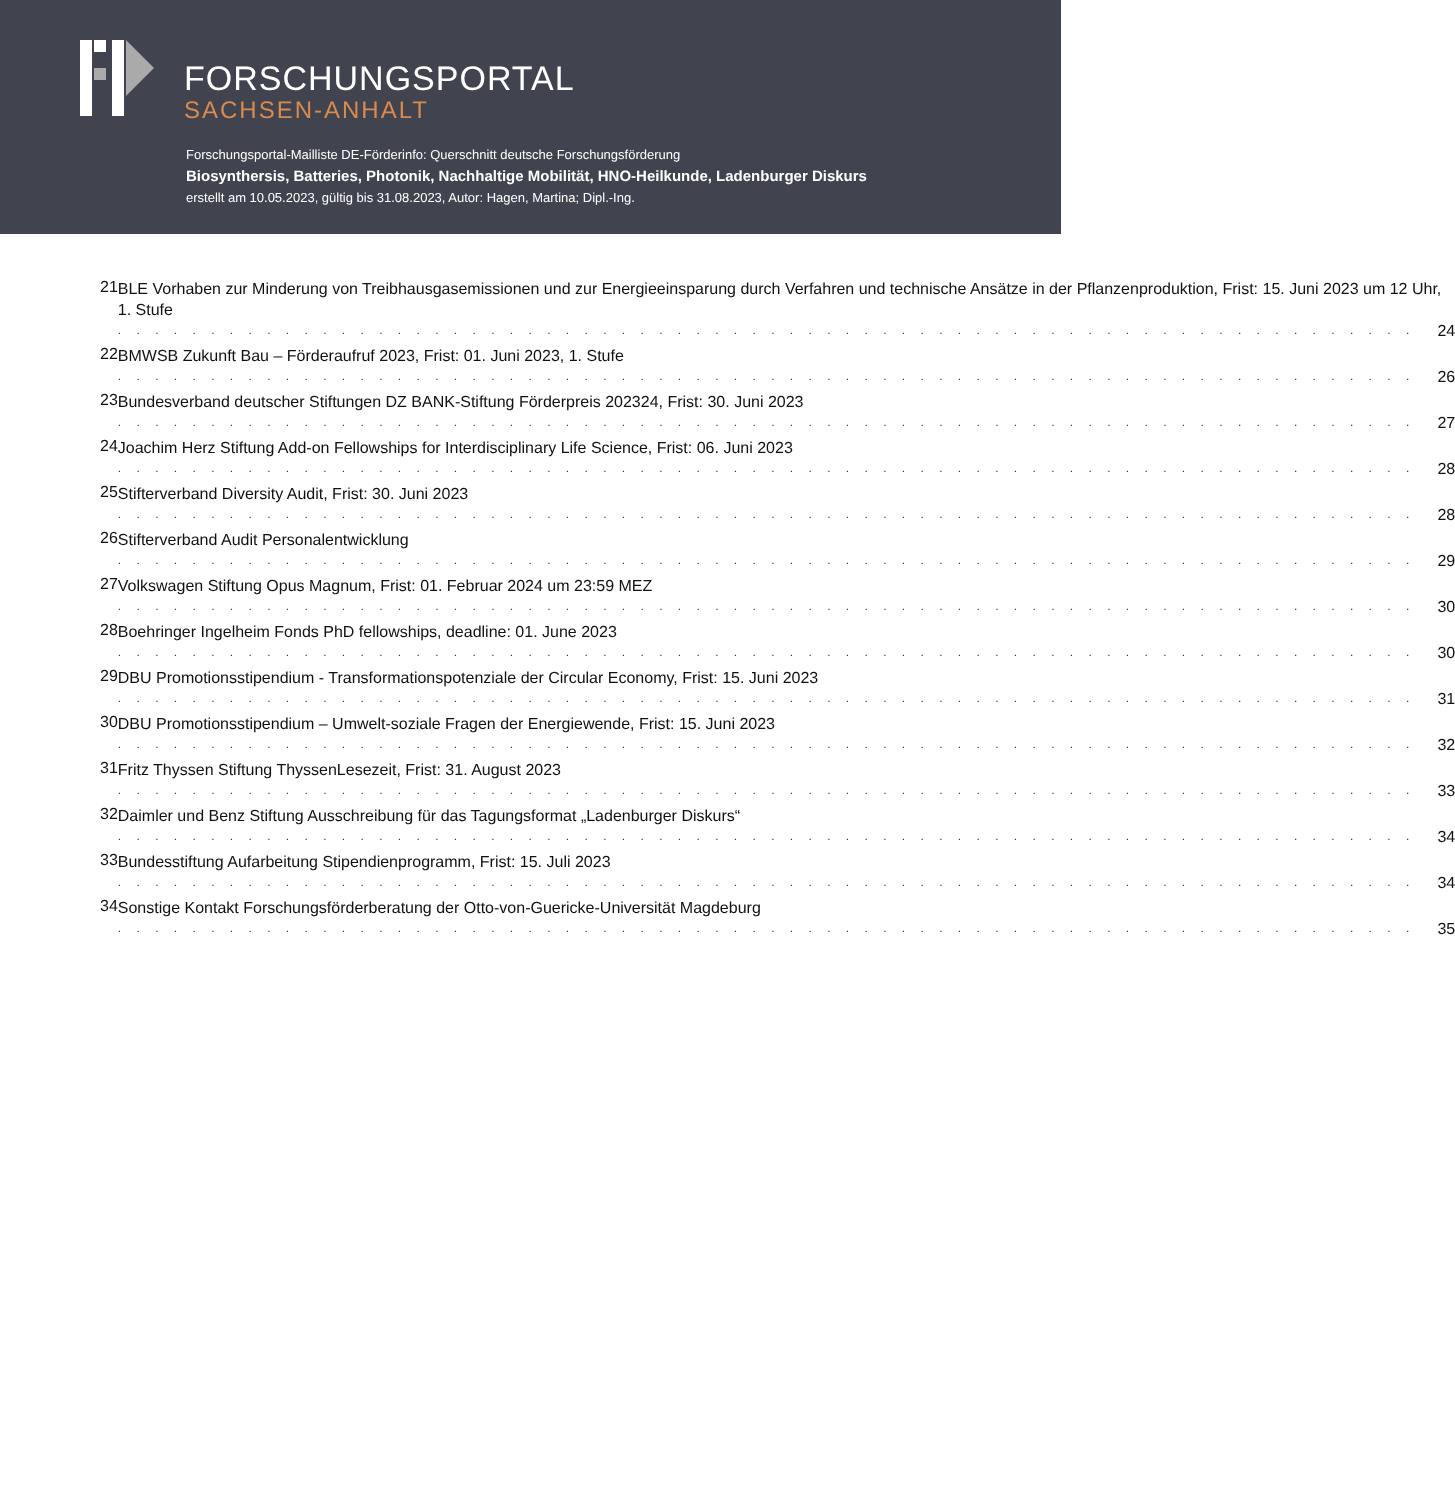FORSCHUNGSPORTAL
SACHSEN-ANHALT
Forschungsportal-Mailliste DE-Förderinfo: Querschnitt deutsche Forschungsförderung
Biosynthersis, Batteries, Photonik, Nachhaltige Mobilität, HNO-Heilkunde, Ladenburger Diskurs
erstellt am 10.05.2023, gültig bis 31.08.2023, Autor: Hagen, Martina; Dipl.-Ing.
21
BLE Vorhaben zur Minderung von Treibhausgasemissionen und zur Energieeinsparung durch Verfahren und technische Ansätze in der Pflanzenproduktion, Frist: 15. Juni 2023 um 12 Uhr, 1. Stufe
. . . . . . . . . . . . . . . . . . . . . . . . . . . . . . . . . . . . . . . . . . . . . . . . . . . . . . . . . . . . . . . . . . . . . . 24
22
BMWSB Zukunft Bau – Förderaufruf 2023, Frist: 01. Juni 2023, 1. Stufe
. . . . . . . . . . . . . . . . . . . . . . . . . . . . . . . . . . . . . . . . . . . . . . . . . . . . . . . . . . . . . . . . . . . . . . 26
23
Bundesverband deutscher Stiftungen DZ BANK-Stiftung Förderpreis 202324, Frist: 30. Juni 2023
. . . . . . . . . . . . . . . . . . . . . . . . . . . . . . . . . . . . . . . . . . . . . . . . . . . . . . . . . . . . . . . . . . . . . . 27
24
Joachim Herz Stiftung Add-on Fellowships for Interdisciplinary Life Science, Frist: 06. Juni 2023
. . . . . . . . . . . . . . . . . . . . . . . . . . . . . . . . . . . . . . . . . . . . . . . . . . . . . . . . . . . . . . . . . . . . . . 28
25
Stifterverband Diversity Audit, Frist: 30. Juni 2023
. . . . . . . . . . . . . . . . . . . . . . . . . . . . . . . . . . . . . . . . . . . . . . . . . . . . . . . . . . . . . . . . . . . . . . 28
26
Stifterverband Audit Personalentwicklung
. . . . . . . . . . . . . . . . . . . . . . . . . . . . . . . . . . . . . . . . . . . . . . . . . . . . . . . . . . . . . . . . . . . . . . 29
27
Volkswagen Stiftung Opus Magnum, Frist: 01. Februar 2024 um 23:59 MEZ
. . . . . . . . . . . . . . . . . . . . . . . . . . . . . . . . . . . . . . . . . . . . . . . . . . . . . . . . . . . . . . . . . . . . . . 30
28
Boehringer Ingelheim Fonds PhD fellowships, deadline: 01. June 2023
. . . . . . . . . . . . . . . . . . . . . . . . . . . . . . . . . . . . . . . . . . . . . . . . . . . . . . . . . . . . . . . . . . . . . . 30
29
DBU Promotionsstipendium - Transformationspotenziale der Circular Economy, Frist: 15. Juni 2023
. . . . . . . . . . . . . . . . . . . . . . . . . . . . . . . . . . . . . . . . . . . . . . . . . . . . . . . . . . . . . . . . . . . . . . 31
30
DBU Promotionsstipendium – Umwelt-soziale Fragen der Energiewende, Frist: 15. Juni 2023
. . . . . . . . . . . . . . . . . . . . . . . . . . . . . . . . . . . . . . . . . . . . . . . . . . . . . . . . . . . . . . . . . . . . . . 32
31
Fritz Thyssen Stiftung ThyssenLesezeit, Frist: 31. August 2023
. . . . . . . . . . . . . . . . . . . . . . . . . . . . . . . . . . . . . . . . . . . . . . . . . . . . . . . . . . . . . . . . . . . . . . 33
32
Daimler und Benz Stiftung Ausschreibung für das Tagungsformat „Ladenburger Diskurs“
. . . . . . . . . . . . . . . . . . . . . . . . . . . . . . . . . . . . . . . . . . . . . . . . . . . . . . . . . . . . . . . . . . . . . . 34
33
Bundesstiftung Aufarbeitung Stipendienprogramm, Frist: 15. Juli 2023
. . . . . . . . . . . . . . . . . . . . . . . . . . . . . . . . . . . . . . . . . . . . . . . . . . . . . . . . . . . . . . . . . . . . . . 34
34
Sonstige Kontakt Forschungsförderberatung der Otto-von-Guericke-Universität Magdeburg
. . . . . . . . . . . . . . . . . . . . . . . . . . . . . . . . . . . . . . . . . . . . . . . . . . . . . . . . . . . . . . . . . . . . . . 35